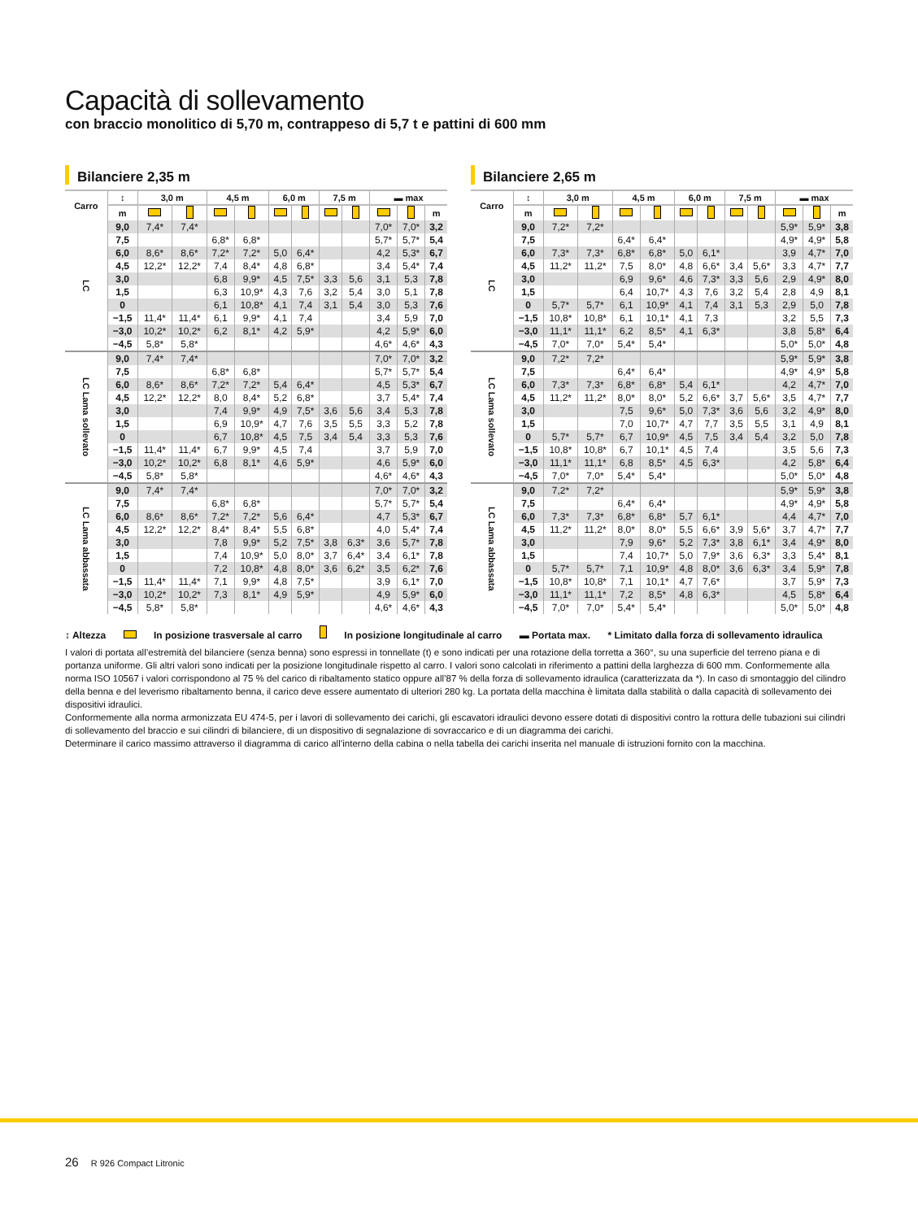Capacità di sollevamento
con braccio monolitico di 5,70 m, contrappeso di 5,7 t e pattini di 600 mm
Bilanciere 2,35 m
| Carro | ↕ | 3,0 m | | 4,5 m | | 6,0 m | | 7,5 m | | ▬ max | | |
| --- | --- | --- | --- | --- | --- | --- | --- | --- | --- | --- | --- | --- |
| | m | | | | | | | | | | | m |
| LC | 9,0 | 7,4* | 7,4* | | | | | | | 7,0* | 7,0* | 3,2 |
| | 7,5 | | | 6,8* | 6,8* | | | | | 5,7* | 5,7* | 5,4 |
| | 6,0 | 8,6* | 8,6* | 7,2* | 7,2* | 5,0 | 6,4* | | | 4,2 | 5,3* | 6,7 |
| | 4,5 | 12,2* | 12,2* | 7,4 | 8,4* | 4,8 | 6,8* | | | 3,4 | 5,4* | 7,4 |
| | 3,0 | | | 6,8 | 9,9* | 4,5 | 7,5* | 3,3 | 5,6 | 3,1 | 5,3 | 7,8 |
| | 1,5 | | | 6,3 | 10,9* | 4,3 | 7,6 | 3,2 | 5,4 | 3,0 | 5,1 | 7,8 |
| | 0 | | | 6,1 | 10,8* | 4,1 | 7,4 | 3,1 | 5,4 | 3,0 | 5,3 | 7,6 |
| | −1,5 | 11,4* | 11,4* | 6,1 | 9,9* | 4,1 | 7,4 | | | 3,4 | 5,9 | 7,0 |
| | −3,0 | 10,2* | 10,2* | 6,2 | 8,1* | 4,2 | 5,9* | | | 4,2 | 5,9* | 6,0 |
| | −4,5 | 5,8* | 5,8* | | | | | | | 4,6* | 4,6* | 4,3 |
| LC Lama sollevato | 9,0 | 7,4* | 7,4* | | | | | | | 7,0* | 7,0* | 3,2 |
| | 7,5 | | | 6,8* | 6,8* | | | | | 5,7* | 5,7* | 5,4 |
| | 6,0 | 8,6* | 8,6* | 7,2* | 7,2* | 5,4 | 6,4* | | | 4,5 | 5,3* | 6,7 |
| | 4,5 | 12,2* | 12,2* | 8,0 | 8,4* | 5,2 | 6,8* | | | 3,7 | 5,4* | 7,4 |
| | 3,0 | | | 7,4 | 9,9* | 4,9 | 7,5* | 3,6 | 5,6 | 3,4 | 5,3 | 7,8 |
| | 1,5 | | | 6,9 | 10,9* | 4,7 | 7,6 | 3,5 | 5,5 | 3,3 | 5,2 | 7,8 |
| | 0 | | | 6,7 | 10,8* | 4,5 | 7,5 | 3,4 | 5,4 | 3,3 | 5,3 | 7,6 |
| | −1,5 | 11,4* | 11,4* | 6,7 | 9,9* | 4,5 | 7,4 | | | 3,7 | 5,9 | 7,0 |
| | −3,0 | 10,2* | 10,2* | 6,8 | 8,1* | 4,6 | 5,9* | | | 4,6 | 5,9* | 6,0 |
| | −4,5 | 5,8* | 5,8* | | | | | | | 4,6* | 4,6* | 4,3 |
| LC Lama abbassata | 9,0 | 7,4* | 7,4* | | | | | | | 7,0* | 7,0* | 3,2 |
| | 7,5 | | | 6,8* | 6,8* | | | | | 5,7* | 5,7* | 5,4 |
| | 6,0 | 8,6* | 8,6* | 7,2* | 7,2* | 5,6 | 6,4* | | | 4,7 | 5,3* | 6,7 |
| | 4,5 | 12,2* | 12,2* | 8,4* | 8,4* | 5,5 | 6,8* | | | 4,0 | 5,4* | 7,4 |
| | 3,0 | | | 7,8 | 9,9* | 5,2 | 7,5* | 3,8 | 6,3* | 3,6 | 5,7* | 7,8 |
| | 1,5 | | | 7,4 | 10,9* | 5,0 | 8,0* | 3,7 | 6,4* | 3,4 | 6,1* | 7,8 |
| | 0 | | | 7,2 | 10,8* | 4,8 | 8,0* | 3,6 | 6,2* | 3,5 | 6,2* | 7,6 |
| | −1,5 | 11,4* | 11,4* | 7,1 | 9,9* | 4,8 | 7,5* | | | 3,9 | 6,1* | 7,0 |
| | −3,0 | 10,2* | 10,2* | 7,3 | 8,1* | 4,9 | 5,9* | | | 4,9 | 5,9* | 6,0 |
| | −4,5 | 5,8* | 5,8* | | | | | | | 4,6* | 4,6* | 4,3 |
Bilanciere 2,65 m
| Carro | ↕ | 3,0 m | | 4,5 m | | 6,0 m | | 7,5 m | | ▬ max | | |
| --- | --- | --- | --- | --- | --- | --- | --- | --- | --- | --- | --- | --- |
| | m | | | | | | | | | | | m |
| LC | 9,0 | 7,2* | 7,2* | | | | | | | 5,9* | 5,9* | 3,8 |
| | 7,5 | | | 6,4* | 6,4* | | | | | 4,9* | 4,9* | 5,8 |
| | 6,0 | 7,3* | 7,3* | 6,8* | 6,8* | 5,0 | 6,1* | | | 3,9 | 4,7* | 7,0 |
| | 4,5 | 11,2* | 11,2* | 7,5 | 8,0* | 4,8 | 6,6* | 3,4 | 5,6* | 3,3 | 4,7* | 7,7 |
| | 3,0 | | | 6,9 | 9,6* | 4,6 | 7,3* | 3,3 | 5,6 | 2,9 | 4,9* | 8,0 |
| | 1,5 | | | 6,4 | 10,7* | 4,3 | 7,6 | 3,2 | 5,4 | 2,8 | 4,9 | 8,1 |
| | 0 | 5,7* | 5,7* | 6,1 | 10,9* | 4,1 | 7,4 | 3,1 | 5,3 | 2,9 | 5,0 | 7,8 |
| | −1,5 | 10,8* | 10,8* | 6,1 | 10,1* | 4,1 | 7,3 | | | 3,2 | 5,5 | 7,3 |
| | −3,0 | 11,1* | 11,1* | 6,2 | 8,5* | 4,1 | 6,3* | | | 3,8 | 5,8* | 6,4 |
| | −4,5 | 7,0* | 7,0* | 5,4* | 5,4* | | | | | 5,0* | 5,0* | 4,8 |
| LC Lama sollevato | 9,0 | 7,2* | 7,2* | | | | | | | 5,9* | 5,9* | 3,8 |
| | 7,5 | | | 6,4* | 6,4* | | | | | 4,9* | 4,9* | 5,8 |
| | 6,0 | 7,3* | 7,3* | 6,8* | 6,8* | 5,4 | 6,1* | | | 4,2 | 4,7* | 7,0 |
| | 4,5 | 11,2* | 11,2* | 8,0* | 8,0* | 5,2 | 6,6* | 3,7 | 5,6* | 3,5 | 4,7* | 7,7 |
| | 3,0 | | | 7,5 | 9,6* | 5,0 | 7,3* | 3,6 | 5,6 | 3,2 | 4,9* | 8,0 |
| | 1,5 | | | 7,0 | 10,7* | 4,7 | 7,7 | 3,5 | 5,5 | 3,1 | 4,9 | 8,1 |
| | 0 | 5,7* | 5,7* | 6,7 | 10,9* | 4,5 | 7,5 | 3,4 | 5,4 | 3,2 | 5,0 | 7,8 |
| | −1,5 | 10,8* | 10,8* | 6,7 | 10,1* | 4,5 | 7,4 | | | 3,5 | 5,6 | 7,3 |
| | −3,0 | 11,1* | 11,1* | 6,8 | 8,5* | 4,5 | 6,3* | | | 4,2 | 5,8* | 6,4 |
| | −4,5 | 7,0* | 7,0* | 5,4* | 5,4* | | | | | 5,0* | 5,0* | 4,8 |
| LC Lama abbassata | 9,0 | 7,2* | 7,2* | | | | | | | 5,9* | 5,9* | 3,8 |
| | 7,5 | | | 6,4* | 6,4* | | | | | 4,9* | 4,9* | 5,8 |
| | 6,0 | 7,3* | 7,3* | 6,8* | 6,8* | 5,7 | 6,1* | | | 4,4 | 4,7* | 7,0 |
| | 4,5 | 11,2* | 11,2* | 8,0* | 8,0* | 5,5 | 6,6* | 3,9 | 5,6* | 3,7 | 4,7* | 7,7 |
| | 3,0 | | | 7,9 | 9,6* | 5,2 | 7,3* | 3,8 | 6,1* | 3,4 | 4,9* | 8,0 |
| | 1,5 | | | 7,4 | 10,7* | 5,0 | 7,9* | 3,6 | 6,3* | 3,3 | 5,4* | 8,1 |
| | 0 | 5,7* | 5,7* | 7,1 | 10,9* | 4,8 | 8,0* | 3,6 | 6,3* | 3,4 | 5,9* | 7,8 |
| | −1,5 | 10,8* | 10,8* | 7,1 | 10,1* | 4,7 | 7,6* | | | 3,7 | 5,9* | 7,3 |
| | −3,0 | 11,1* | 11,1* | 7,2 | 8,5* | 4,8 | 6,3* | | | 4,5 | 5,8* | 6,4 |
| | −4,5 | 7,0* | 7,0* | 5,4* | 5,4* | | | | | 5,0* | 5,0* | 4,8 |
↕ Altezza In posizione trasversale al carro In posizione longitudinale al carro ▬ Portata max. * Limitato dalla forza di sollevamento idraulica
I valori di portata all’estremità del bilanciere (senza benna) sono espressi in tonnellate (t) e sono indicati per una rotazione della torretta a 360°, su una superficie del terreno piana e di portanza uniforme. Gli altri valori sono indicati per la posizione longitudinale rispetto al carro. I valori sono calcolati in riferimento a pattini della larghezza di 600 mm. Conformemente alla norma ISO 10567 i valori corrispondono al 75 % del carico di ribaltamento statico oppure all’87 % della forza di sollevamento idraulica (caratterizzata da *). In caso di smontaggio del cilindro della benna e del leverismo ribaltamento benna, il carico deve essere aumentato di ulteriori 280 kg. La portata della macchina è limitata dalla stabilità o dalla capacità di sollevamento dei dispositivi idraulici.
Conformemente alla norma armonizzata EU 474-5, per i lavori di sollevamento dei carichi, gli escavatori idraulici devono essere dotati di dispositivi contro la rottura delle tubazioni sui cilindri di sollevamento del braccio e sui cilindri di bilanciere, di un dispositivo di segnalazione di sovraccarico e di un diagramma dei carichi.
Determinare il carico massimo attraverso il diagramma di carico all’interno della cabina o nella tabella dei carichi inserita nel manuale di istruzioni fornito con la macchina.
26 R 926 Compact Litronic